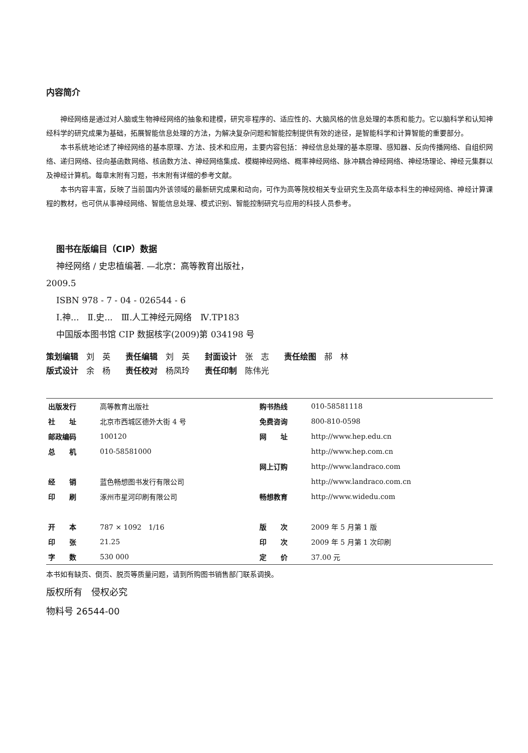内容简介
神经网络是通过对人脑或生物神经网络的抽象和建模，研究非程序的、适应性的、大脑风格的信息处理的本质和能力。它以脑科学和认知神经科学的研究成果为基础，拓展智能信息处理的方法，为解决复杂问题和智能控制提供有效的途径，是智能科学和计算智能的重要部分。
本书系统地论述了神经网络的基本原理、方法、技术和应用，主要内容包括：神经信息处理的基本原理、感知器、反向传播网络、自组织网络、递归网络、径向基函数网络、核函数方法、神经网络集成、模糊神经网络、概率神经网络、脉冲耦合神经网络、神经场理论、神经元集群以及神经计算机。每章末附有习题，书末附有详细的参考文献。
本书内容丰富，反映了当前国内外该领域的最新研究成果和动向，可作为高等院校相关专业研究生及高年级本科生的神经网络、神经计算课程的教材，也可供从事神经网络、智能信息处理、模式识别、智能控制研究与应用的科技人员参考。
图书在版编目（CIP）数据
神经网络 / 史忠植编著. —北京：高等教育出版社，
2009.5
ISBN 978 - 7 - 04 - 026544 - 6
Ⅰ.神...　Ⅱ.史...　Ⅲ.人工神经元网络　Ⅳ.TP183
中国版本图书馆 CIP 数据核字(2009)第 034198 号
策划编辑　刘　英 责任编辑　刘　英 封面设计　张　志 责任绘图　郝　林
版式设计　余　杨 责任校对　杨凤玲 责任印制　陈伟光
| 出版发行 | 高等教育出版社 | 购书热线 | 010-58581118 |
| 社 址 | 北京市西城区德外大街 4 号 | 免费咨询 | 800-810-0598 |
| 邮政编码 | 100120 | 网 址 | http://www.hep.edu.cn |
| 总 机 | 010-58581000 | | http://www.hep.com.cn |
| | | 网上订购 | http://www.landraco.com |
| 经 销 | 蓝色畅想图书发行有限公司 | | http://www.landraco.com.cn |
| 印 刷 | 涿州市星河印刷有限公司 | 畅想教育 | http://www.widedu.com |
| 开 本 | 787 × 1092 1/16 | 版 次 | 2009 年 5 月第 1 版 |
| 印 张 | 21.25 | 印 次 | 2009 年 5 月第 1 次印刷 |
| 字 数 | 530 000 | 定 价 | 37.00 元 |
本书如有缺页、倒页、脱页等质量问题，请到所购图书销售部门联系调换。
版权所有　侵权必究
物料号 26544-00